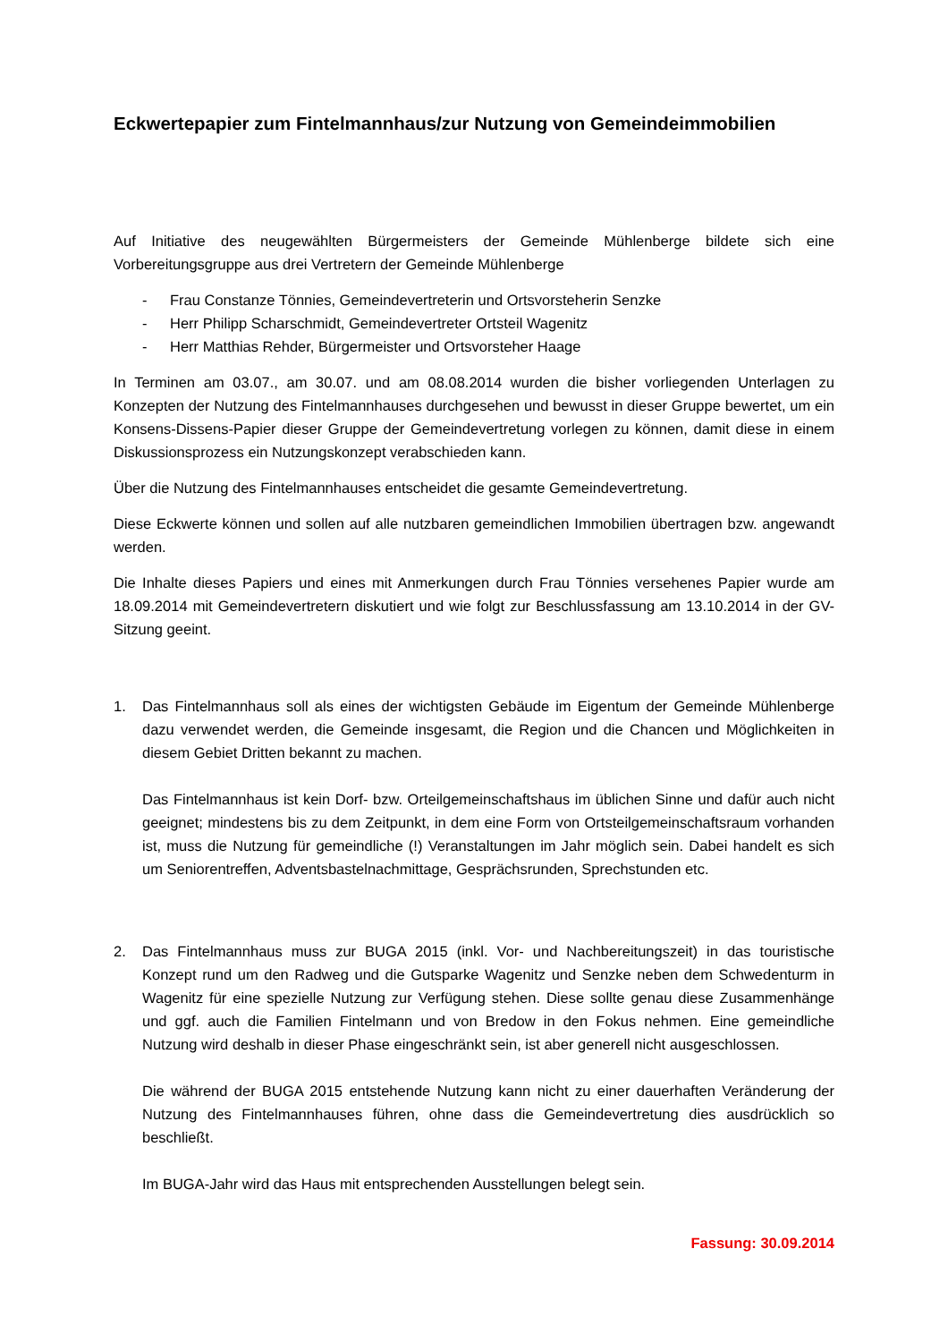Eckwertepapier zum Fintelmannhaus/zur Nutzung von Gemeindeimmobilien
Auf Initiative des neugewählten Bürgermeisters der Gemeinde Mühlenberge bildete sich eine Vorbereitungsgruppe aus drei Vertretern der Gemeinde Mühlenberge
- Frau Constanze Tönnies, Gemeindevertreterin und Ortsvorsteherin Senzke
- Herr Philipp Scharschmidt, Gemeindevertreter Ortsteil Wagenitz
- Herr Matthias Rehder, Bürgermeister und Ortsvorsteher Haage
In Terminen am 03.07., am 30.07. und am 08.08.2014 wurden die bisher vorliegenden Unterlagen zu Konzepten der Nutzung des Fintelmannhauses durchgesehen und bewusst in dieser Gruppe bewertet, um ein Konsens-Dissens-Papier dieser Gruppe der Gemeindevertretung vorlegen zu können, damit diese in einem Diskussionsprozess ein Nutzungskonzept verabschieden kann.
Über die Nutzung des Fintelmannhauses entscheidet die gesamte Gemeindevertretung.
Diese Eckwerte können und sollen auf alle nutzbaren gemeindlichen Immobilien übertragen bzw. angewandt werden.
Die Inhalte dieses Papiers und eines mit Anmerkungen durch Frau Tönnies versehenes Papier wurde am 18.09.2014 mit Gemeindevertretern diskutiert und wie folgt zur Beschlussfassung am 13.10.2014 in der GV-Sitzung geeint.
1. Das Fintelmannhaus soll als eines der wichtigsten Gebäude im Eigentum der Gemeinde Mühlenberge dazu verwendet werden, die Gemeinde insgesamt, die Region und die Chancen und Möglichkeiten in diesem Gebiet Dritten bekannt zu machen.
Das Fintelmannhaus ist kein Dorf- bzw. Orteilgemeinschaftshaus im üblichen Sinne und dafür auch nicht geeignet; mindestens bis zu dem Zeitpunkt, in dem eine Form von Ortsteilgemeinschaftsraum vorhanden ist, muss die Nutzung für gemeindliche (!) Veranstaltungen im Jahr möglich sein. Dabei handelt es sich um Seniorentreffen, Adventsbastelnachmittage, Gesprächsrunden, Sprechstunden etc.
2. Das Fintelmannhaus muss zur BUGA 2015 (inkl. Vor- und Nachbereitungszeit) in das touristische Konzept rund um den Radweg und die Gutsparke Wagenitz und Senzke neben dem Schwedenturm in Wagenitz für eine spezielle Nutzung zur Verfügung stehen. Diese sollte genau diese Zusammenhänge und ggf. auch die Familien Fintelmann und von Bredow in den Fokus nehmen. Eine gemeindliche Nutzung wird deshalb in dieser Phase eingeschränkt sein, ist aber generell nicht ausgeschlossen.
Die während der BUGA 2015 entstehende Nutzung kann nicht zu einer dauerhaften Veränderung der Nutzung des Fintelmannhauses führen, ohne dass die Gemeindevertretung dies ausdrücklich so beschließt.
Im BUGA-Jahr wird das Haus mit entsprechenden Ausstellungen belegt sein.
Fassung: 30.09.2014